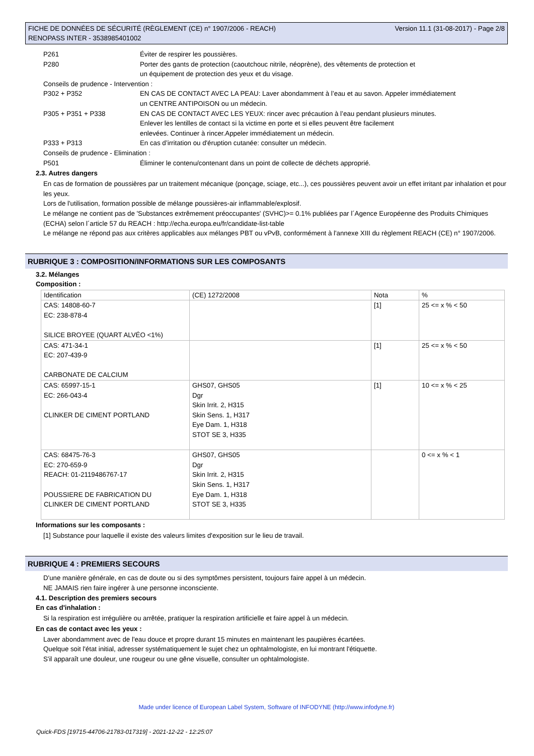FICHE DE DONNÉES DE SÉCURITÉ (RÈGLEMENT (CE) n° 1907/2006 - REACH)
RENOPASS INTER - 3538985401002 Version 11.1 (31-08-2017) - Page 2/8
P261 Éviter de respirer les poussières.
P280 Porter des gants de protection (caoutchouc nitrile, néoprène), des vêtements de protection et
un équipement de protection des yeux et du visage.
Conseils de prudence - Intervention :
P302 + P352 EN CAS DE CONTACT AVEC LA PEAU: Laver abondamment à l’eau et au savon. Appeler immédiatement
un CENTRE ANTIPOISON ou un médecin.
P305 + P351 + P338 EN CAS DE CONTACT AVEC LES YEUX: rincer avec précaution à l’eau pendant plusieurs minutes.
Enlever les lentilles de contact si la victime en porte et si elles peuvent être facilement
enlevées. Continuer à rincer.Appeler immédiatement un médecin.
P333 + P313 En cas d’irritation ou d'éruption cutanée: consulter un médecin.
Conseils de prudence - Elimination :
P501 Éliminer le contenu/contenant dans un point de collecte de déchets approprié.
2.3. Autres dangers
En cas de formation de poussières par un traitement mécanique (ponçage, sciage, etc...), ces poussières peuvent avoir un effet irritant par inhalation et pour les yeux.
Lors de l'utilisation, formation possible de mélange poussières-air inflammable/explosif.
Le mélange ne contient pas de 'Substances extrêmement préoccupantes' (SVHC)>= 0.1% publiées par l´Agence Européenne des Produits Chimiques (ECHA) selon l´article 57 du REACH : http://echa.europa.eu/fr/candidate-list-table
Le mélange ne répond pas aux critères applicables aux mélanges PBT ou vPvB, conformément à l'annexe XIII du règlement REACH (CE) n° 1907/2006.
RUBRIQUE 3 : COMPOSITION/INFORMATIONS SUR LES COMPOSANTS
3.2. Mélanges
Composition :
| Identification | (CE) 1272/2008 | Nota | % |
| --- | --- | --- | --- |
| CAS: 14808-60-7 EC: 238-878-4 SILICE BROYEE (QUART ALVÉO <1%) | | [1] | 25 <= x % < 50 |
| CAS: 471-34-1 EC: 207-439-9 CARBONATE DE CALCIUM | | [1] | 25 <= x % < 50 |
| CAS: 65997-15-1 EC: 266-043-4 CLINKER DE CIMENT PORTLAND | GHS07, GHS05 Dgr Skin Irrit. 2, H315 Skin Sens. 1, H317 Eye Dam. 1, H318 STOT SE 3, H335 | [1] | 10 <= x % < 25 |
| CAS: 68475-76-3 EC: 270-659-9 REACH: 01-2119486767-17 POUSSIERE DE FABRICATION DU CLINKER DE CIMENT PORTLAND | GHS07, GHS05 Dgr Skin Irrit. 2, H315 Skin Sens. 1, H317 Eye Dam. 1, H318 STOT SE 3, H335 | | 0 <= x % < 1 |
Informations sur les composants :
[1] Substance pour laquelle il existe des valeurs limites d'exposition sur le lieu de travail.
RUBRIQUE 4 : PREMIERS SECOURS
D'une manière générale, en cas de doute ou si des symptômes persistent, toujours faire appel à un médecin.
NE JAMAIS rien faire ingérer à une personne inconsciente.
4.1. Description des premiers secours
En cas d'inhalation :
Si la respiration est irrégulière ou arrêtée, pratiquer la respiration artificielle et faire appel à un médecin.
En cas de contact avec les yeux :
Laver abondamment avec de l'eau douce et propre durant 15 minutes en maintenant les paupières écartées.
Quelque soit l'état initial, adresser systématiquement le sujet chez un ophtalmologiste, en lui montrant l'étiquette.
S'il apparaît une douleur, une rougeur ou une gêne visuelle, consulter un ophtalmologiste.
Made under licence of European Label System, Software of INFODYNE (http://www.infodyne.fr)
Quick-FDS [19715-44706-21783-017319] - 2021-12-22 - 12:25:07